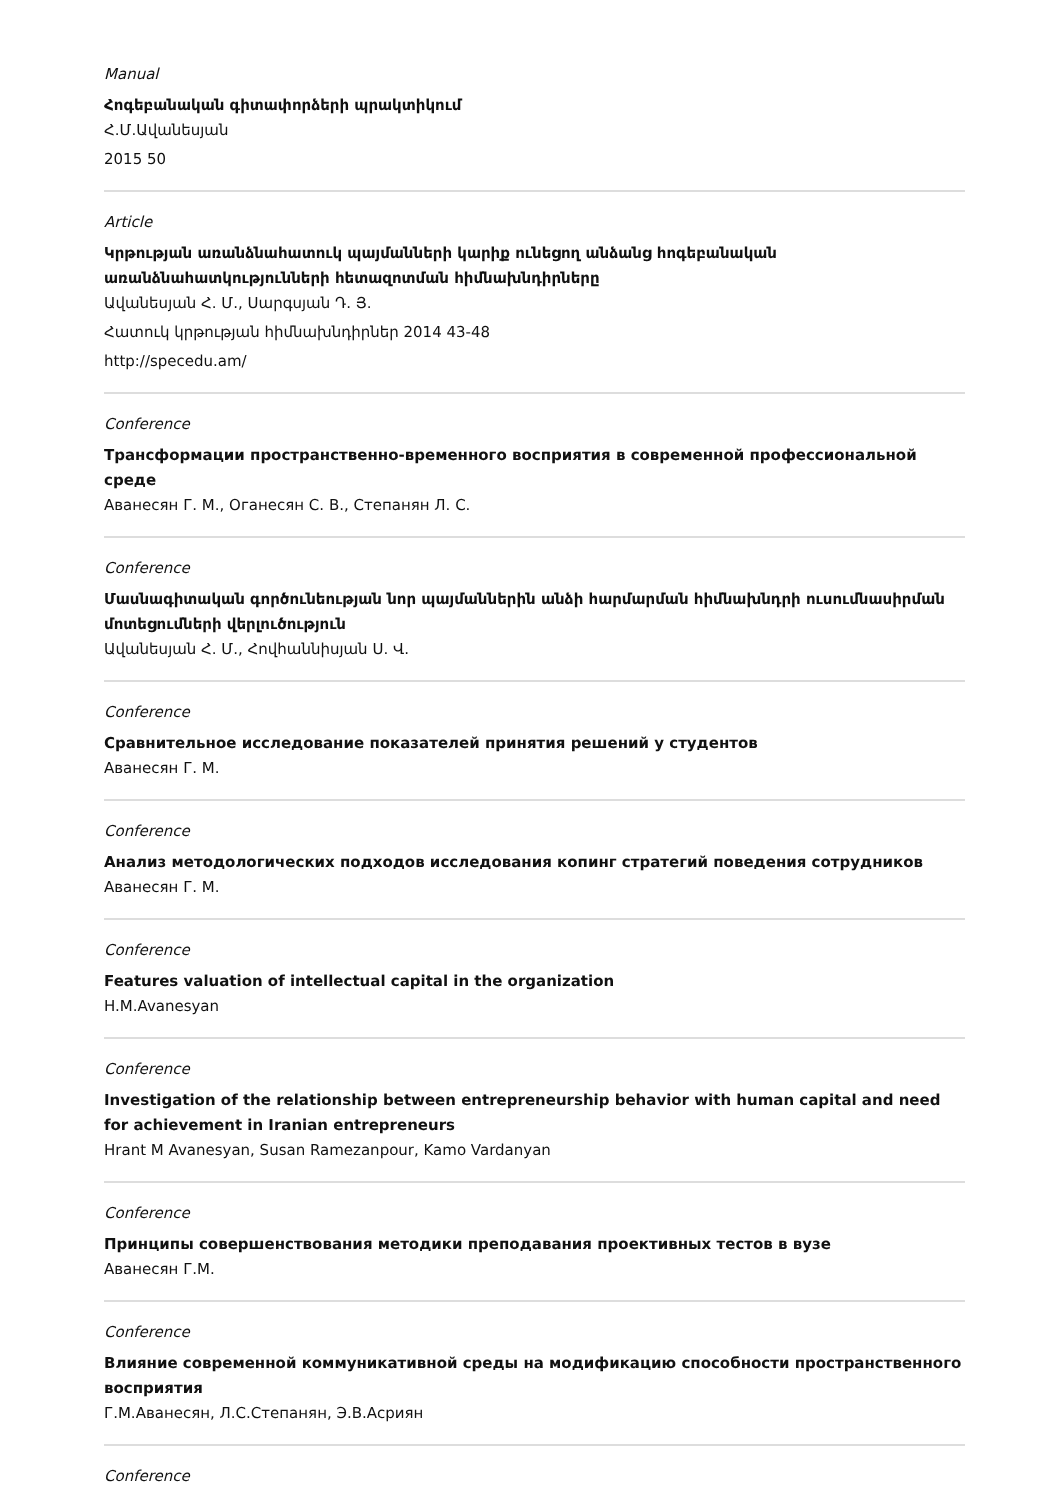Manual
Հոգեբանական գիտափորձերի պրակտիկում
Հ.Մ.Ավանեսյան
2015 50
Article
Կրթության առանձնահատուկ պայմանների կարիք ունեցող անձանց հոգեբանական առանձնահատկությունների հետազոտման հիմնախնդիրները
Ավանեսյան Հ. Մ., Սարգսյան Դ. Յ.
Հատուկ կրթության հիմնախնդիրներ 2014 43-48
http://specedu.am/
Conference
Трансформации пространственно-временного восприятия в современной профессиональной среде
Аванесян Г. М., Оганесян С. В., Степанян Л. С.
Conference
Մասնագիտական գործունեության նոր պայմաններին անձի հարմարման հիմնախնդրի ուսումնասիրման մոտեցումների վերլուծություն
Ավանեսյան Հ. Մ., Հովհաննիսյան Ս. Վ.
Conference
Сравнительное исследование показателей принятия решений у студентов
Аванесян Г. М.
Conference
Анализ методологических подходов исследования копинг стратегий поведения сотрудников
Аванесян Г. М.
Conference
Features valuation of intellectual capital in the organization
H.M.Avanesyan
Conference
Investigation of the relationship between entrepreneurship behavior with human capital and need for achievement in Iranian entrepreneurs
Hrant M Avanesyan, Susan Ramezanpour, Kamo Vardanyan
Conference
Принципы совершенствования методики преподавания проективных тестов в вузе
Аванесян Г.М.
Conference
Влияние современной коммуникативной среды на модификацию способности пространственного восприятия
Г.М.Аванесян, Л.С.Степанян, Э.В.Асриян
Conference